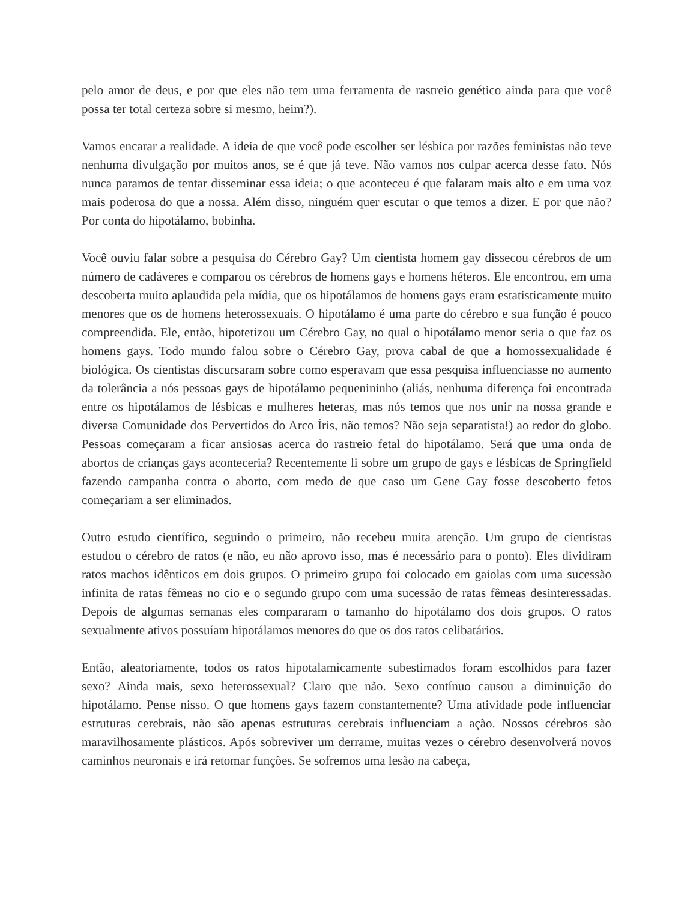pelo amor de deus, e por que eles não tem uma ferramenta de rastreio genético ainda para que você possa ter total certeza sobre si mesmo, heim?).
Vamos encarar a realidade. A ideia de que você pode escolher ser lésbica por razões feministas não teve nenhuma divulgação por muitos anos, se é que já teve. Não vamos nos culpar acerca desse fato. Nós nunca paramos de tentar disseminar essa ideia; o que aconteceu é que falaram mais alto e em uma voz mais poderosa do que a nossa. Além disso, ninguém quer escutar o que temos a dizer. E por que não? Por conta do hipotálamo, bobinha.
Você ouviu falar sobre a pesquisa do Cérebro Gay? Um cientista homem gay dissecou cérebros de um número de cadáveres e comparou os cérebros de homens gays e homens héteros. Ele encontrou, em uma descoberta muito aplaudida pela mídia, que os hipotálamos de homens gays eram estatisticamente muito menores que os de homens heterossexuais. O hipotálamo é uma parte do cérebro e sua função é pouco compreendida. Ele, então, hipotetizou um Cérebro Gay, no qual o hipotálamo menor seria o que faz os homens gays. Todo mundo falou sobre o Cérebro Gay, prova cabal de que a homossexualidade é biológica. Os cientistas discursaram sobre como esperavam que essa pesquisa influenciasse no aumento da tolerância a nós pessoas gays de hipotálamo pequenininho (aliás, nenhuma diferença foi encontrada entre os hipotálamos de lésbicas e mulheres heteras, mas nós temos que nos unir na nossa grande e diversa Comunidade dos Pervertidos do Arco Íris, não temos? Não seja separatista!) ao redor do globo. Pessoas começaram a ficar ansiosas acerca do rastreio fetal do hipotálamo. Será que uma onda de abortos de crianças gays aconteceria? Recentemente li sobre um grupo de gays e lésbicas de Springfield fazendo campanha contra o aborto, com medo de que caso um Gene Gay fosse descoberto fetos começariam a ser eliminados.
Outro estudo científico, seguindo o primeiro, não recebeu muita atenção. Um grupo de cientistas estudou o cérebro de ratos (e não, eu não aprovo isso, mas é necessário para o ponto). Eles dividiram ratos machos idênticos em dois grupos. O primeiro grupo foi colocado em gaiolas com uma sucessão infinita de ratas fêmeas no cio e o segundo grupo com uma sucessão de ratas fêmeas desinteressadas. Depois de algumas semanas eles compararam o tamanho do hipotálamo dos dois grupos. O ratos sexualmente ativos possuíam hipotálamos menores do que os dos ratos celibatários.
Então, aleatoriamente, todos os ratos hipotalamicamente subestimados foram escolhidos para fazer sexo? Ainda mais, sexo heterossexual? Claro que não. Sexo contínuo causou a diminuição do hipotálamo. Pense nisso. O que homens gays fazem constantemente? Uma atividade pode influenciar estruturas cerebrais, não são apenas estruturas cerebrais influenciam a ação. Nossos cérebros são maravilhosamente plásticos. Após sobreviver um derrame, muitas vezes o cérebro desenvolverá novos caminhos neuronais e irá retomar funções. Se sofremos uma lesão na cabeça,